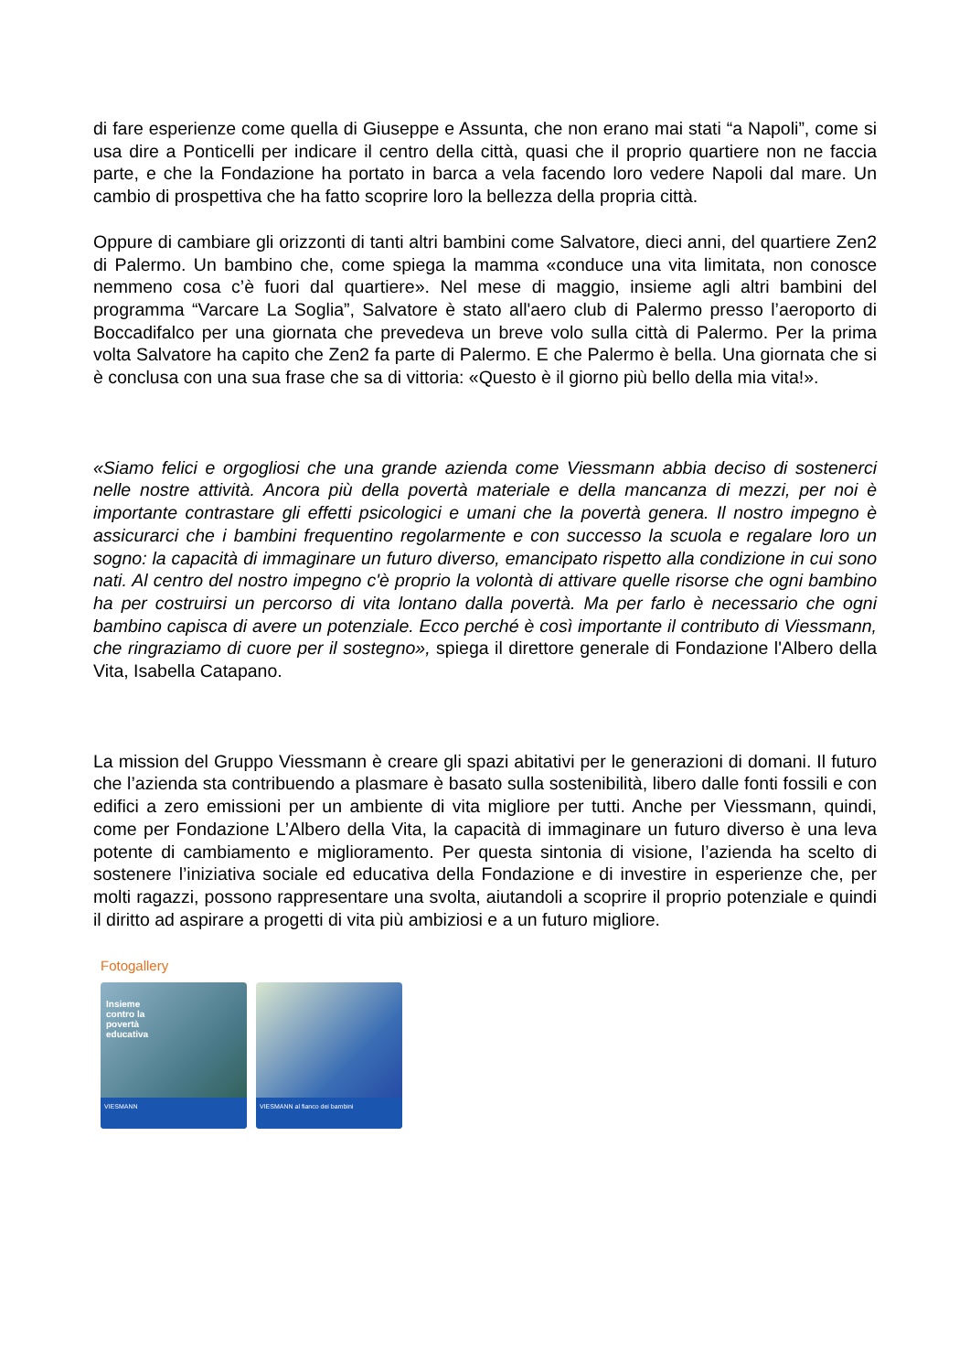di fare esperienze come quella di Giuseppe e Assunta, che non erano mai stati “a Napoli”, come si usa dire a Ponticelli per indicare il centro della città, quasi che il proprio quartiere non ne faccia parte, e che la Fondazione ha portato in barca a vela facendo loro vedere Napoli dal mare. Un cambio di prospettiva che ha fatto scoprire loro la bellezza della propria città.
Oppure di cambiare gli orizzonti di tanti altri bambini come Salvatore, dieci anni, del quartiere Zen2 di Palermo. Un bambino che, come spiega la mamma «conduce una vita limitata, non conosce nemmeno cosa c’è fuori dal quartiere». Nel mese di maggio, insieme agli altri bambini del programma “Varcare La Soglia”, Salvatore è stato all'aero club di Palermo presso l’aeroporto di Boccadifalco per una giornata che prevedeva un breve volo sulla città di Palermo. Per la prima volta Salvatore ha capito che Zen2 fa parte di Palermo. E che Palermo è bella. Una giornata che si è conclusa con una sua frase che sa di vittoria: «Questo è il giorno più bello della mia vita!».
«Siamo felici e orgogliosi che una grande azienda come Viessmann abbia deciso di sostenerci nelle nostre attività. Ancora più della povertà materiale e della mancanza di mezzi, per noi è importante contrastare gli effetti psicologici e umani che la povertà genera. Il nostro impegno è assicurarci che i bambini frequentino regolarmente e con successo la scuola e regalare loro un sogno: la capacità di immaginare un futuro diverso, emancipato rispetto alla condizione in cui sono nati. Al centro del nostro impegno c'è proprio la volontà di attivare quelle risorse che ogni bambino ha per costruirsi un percorso di vita lontano dalla povertà. Ma per farlo è necessario che ogni bambino capisca di avere un potenziale. Ecco perché è così importante il contributo di Viessmann, che ringraziamo di cuore per il sostegno», spiega il direttore generale di Fondazione l'Albero della Vita, Isabella Catapano.
La mission del Gruppo Viessmann è creare gli spazi abitativi per le generazioni di domani. Il futuro che l’azienda sta contribuendo a plasmare è basato sulla sostenibilità, libero dalle fonti fossili e con edifici a zero emissioni per un ambiente di vita migliore per tutti. Anche per Viessmann, quindi, come per Fondazione L’Albero della Vita, la capacità di immaginare un futuro diverso è una leva potente di cambiamento e miglioramento. Per questa sintonia di visione, l’azienda ha scelto di sostenere l’iniziativa sociale ed educativa della Fondazione e di investire in esperienze che, per molti ragazzi, possono rappresentare una svolta, aiutandoli a scoprire il proprio potenziale e quindi il diritto ad aspirare a progetti di vita più ambiziosi e a un futuro migliore.
Fotogallery
Insieme
contro la
povertà
educativa
VIESMANN
VIESMANN al fianco dei bambini